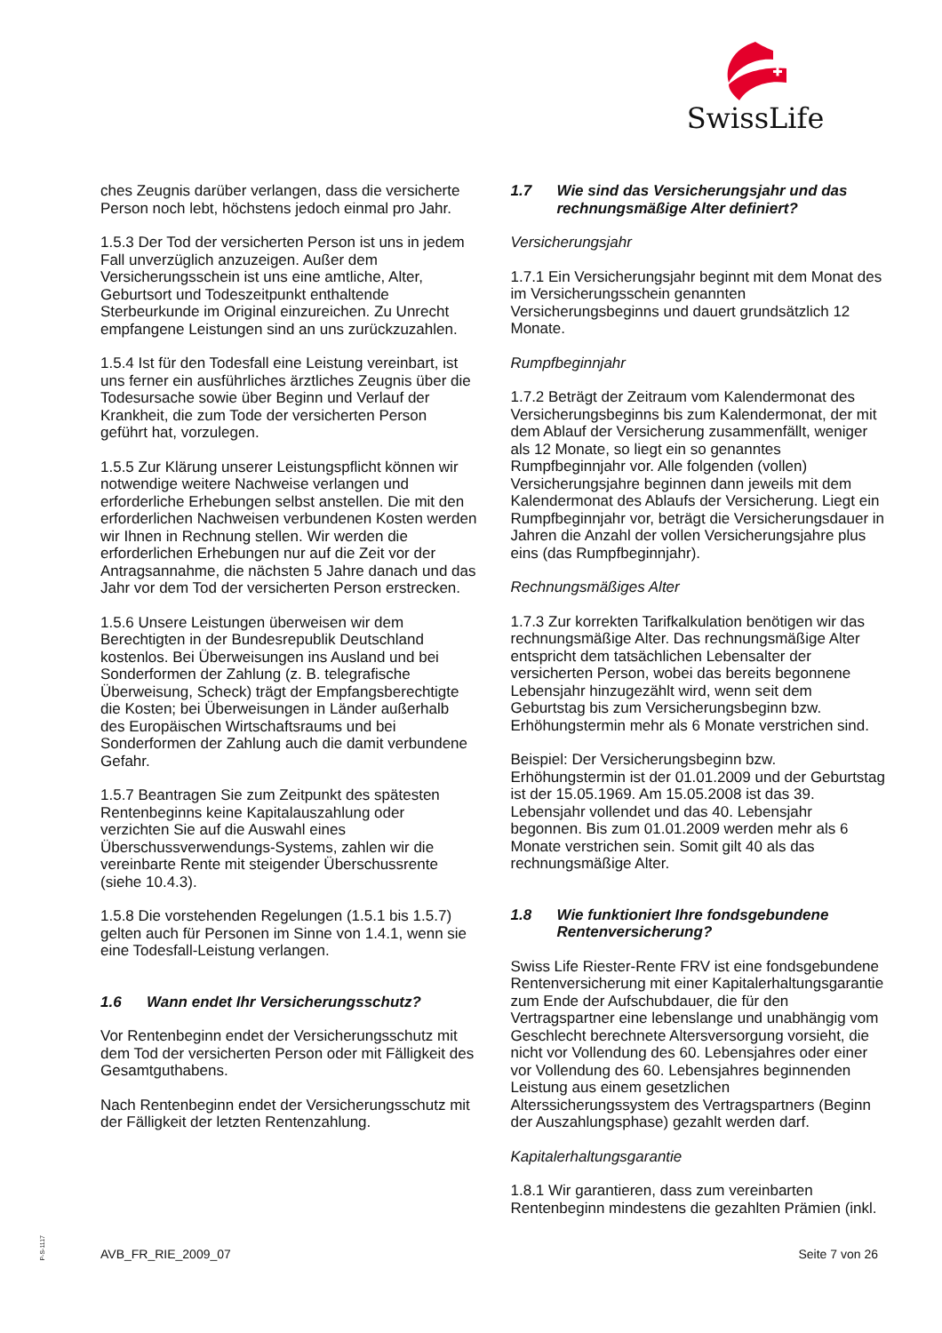SwissLife
ches Zeugnis darüber verlangen, dass die versicherte Person noch lebt, höchstens jedoch einmal pro Jahr.
1.5.3 Der Tod der versicherten Person ist uns in jedem Fall unverzüglich anzuzeigen. Außer dem Versicherungsschein ist uns eine amtliche, Alter, Geburtsort und Todeszeitpunkt enthaltende Sterbeurkunde im Original einzureichen. Zu Unrecht empfangene Leistungen sind an uns zurückzuzahlen.
1.5.4 Ist für den Todesfall eine Leistung vereinbart, ist uns ferner ein ausführliches ärztliches Zeugnis über die Todesursache sowie über Beginn und Verlauf der Krankheit, die zum Tode der versicherten Person geführt hat, vorzulegen.
1.5.5 Zur Klärung unserer Leistungspflicht können wir notwendige weitere Nachweise verlangen und erforderliche Erhebungen selbst anstellen. Die mit den erforderlichen Nachweisen verbundenen Kosten werden wir Ihnen in Rechnung stellen. Wir werden die erforderlichen Erhebungen nur auf die Zeit vor der Antragsannahme, die nächsten 5 Jahre danach und das Jahr vor dem Tod der versicherten Person erstrecken.
1.5.6 Unsere Leistungen überweisen wir dem Berechtigten in der Bundesrepublik Deutschland kostenlos. Bei Überweisungen ins Ausland und bei Sonderformen der Zahlung (z. B. telegrafische Überweisung, Scheck) trägt der Empfangsberechtigte die Kosten; bei Überweisungen in Länder außerhalb des Europäischen Wirtschaftsraums und bei Sonderformen der Zahlung auch die damit verbundene Gefahr.
1.5.7 Beantragen Sie zum Zeitpunkt des spätesten Rentenbeginns keine Kapitalauszahlung oder verzichten Sie auf die Auswahl eines Überschussverwendungs-Systems, zahlen wir die vereinbarte Rente mit steigender Überschussrente (siehe 10.4.3).
1.5.8 Die vorstehenden Regelungen (1.5.1 bis 1.5.7) gelten auch für Personen im Sinne von 1.4.1, wenn sie eine Todesfall-Leistung verlangen.
1.6 Wann endet Ihr Versicherungsschutz?
Vor Rentenbeginn endet der Versicherungsschutz mit dem Tod der versicherten Person oder mit Fälligkeit des Gesamtguthabens.
Nach Rentenbeginn endet der Versicherungsschutz mit der Fälligkeit der letzten Rentenzahlung.
1.7 Wie sind das Versicherungsjahr und das rechnungsmäßige Alter definiert?
Versicherungsjahr
1.7.1 Ein Versicherungsjahr beginnt mit dem Monat des im Versicherungsschein genannten Versicherungsbeginns und dauert grundsätzlich 12 Monate.
Rumpfbeginnjahr
1.7.2 Beträgt der Zeitraum vom Kalendermonat des Versicherungsbeginns bis zum Kalendermonat, der mit dem Ablauf der Versicherung zusammenfällt, weniger als 12 Monate, so liegt ein so genanntes Rumpfbeginnjahr vor. Alle folgenden (vollen) Versicherungsjahre beginnen dann jeweils mit dem Kalendermonat des Ablaufs der Versicherung. Liegt ein Rumpfbeginnjahr vor, beträgt die Versicherungsdauer in Jahren die Anzahl der vollen Versicherungsjahre plus eins (das Rumpfbeginnjahr).
Rechnungsmäßiges Alter
1.7.3 Zur korrekten Tarifkalkulation benötigen wir das rechnungsmäßige Alter. Das rechnungsmäßige Alter entspricht dem tatsächlichen Lebensalter der versicherten Person, wobei das bereits begonnene Lebensjahr hinzugezählt wird, wenn seit dem Geburtstag bis zum Versicherungsbeginn bzw. Erhöhungstermin mehr als 6 Monate verstrichen sind.
Beispiel: Der Versicherungsbeginn bzw. Erhöhungstermin ist der 01.01.2009 und der Geburtstag ist der 15.05.1969. Am 15.05.2008 ist das 39. Lebensjahr vollendet und das 40. Lebensjahr begonnen. Bis zum 01.01.2009 werden mehr als 6 Monate verstrichen sein. Somit gilt 40 als das rechnungsmäßige Alter.
1.8 Wie funktioniert Ihre fondsgebundene Rentenversicherung?
Swiss Life Riester-Rente FRV ist eine fondsgebundene Rentenversicherung mit einer Kapitalerhaltungsgarantie zum Ende der Aufschubdauer, die für den Vertragspartner eine lebenslange und unabhängig vom Geschlecht berechnete Altersversorgung vorsieht, die nicht vor Vollendung des 60. Lebensjahres oder einer vor Vollendung des 60. Lebensjahres beginnenden Leistung aus einem gesetzlichen Alterssicherungssystem des Vertragspartners (Beginn der Auszahlungsphase) gezahlt werden darf.
Kapitalerhaltungsgarantie
1.8.1 Wir garantieren, dass zum vereinbarten Rentenbeginn mindestens die gezahlten Prämien (inkl.
P-S-1117
AVB_FR_RIE_2009_07 Seite 7 von 26